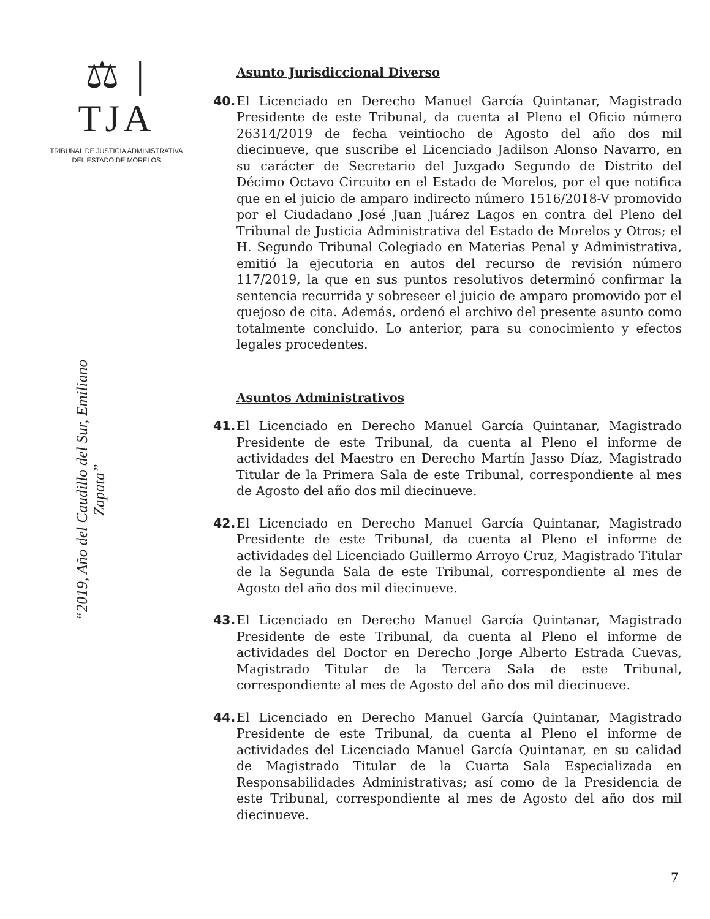⚖ | TJA
TRIBUNAL DE JUSTICIA ADMINISTRATIVA
DEL ESTADO DE MORELOS
“2019, Año del Caudillo del Sur, Emiliano Zapata”
Asunto Jurisdiccional Diverso
40. El Licenciado en Derecho Manuel García Quintanar, Magistrado Presidente de este Tribunal, da cuenta al Pleno el Oficio número 26314/2019 de fecha veintiocho de Agosto del año dos mil diecinueve, que suscribe el Licenciado Jadilson Alonso Navarro, en su carácter de Secretario del Juzgado Segundo de Distrito del Décimo Octavo Circuito en el Estado de Morelos, por el que notifica que en el juicio de amparo indirecto número 1516/2018-V promovido por el Ciudadano José Juan Juárez Lagos en contra del Pleno del Tribunal de Justicia Administrativa del Estado de Morelos y Otros; el H. Segundo Tribunal Colegiado en Materias Penal y Administrativa, emitió la ejecutoria en autos del recurso de revisión número 117/2019, la que en sus puntos resolutivos determinó confirmar la sentencia recurrida y sobreseer el juicio de amparo promovido por el quejoso de cita. Además, ordenó el archivo del presente asunto como totalmente concluido. Lo anterior, para su conocimiento y efectos legales procedentes.
Asuntos Administrativos
41. El Licenciado en Derecho Manuel García Quintanar, Magistrado Presidente de este Tribunal, da cuenta al Pleno el informe de actividades del Maestro en Derecho Martín Jasso Díaz, Magistrado Titular de la Primera Sala de este Tribunal, correspondiente al mes de Agosto del año dos mil diecinueve.
42. El Licenciado en Derecho Manuel García Quintanar, Magistrado Presidente de este Tribunal, da cuenta al Pleno el informe de actividades del Licenciado Guillermo Arroyo Cruz, Magistrado Titular de la Segunda Sala de este Tribunal, correspondiente al mes de Agosto del año dos mil diecinueve.
43. El Licenciado en Derecho Manuel García Quintanar, Magistrado Presidente de este Tribunal, da cuenta al Pleno el informe de actividades del Doctor en Derecho Jorge Alberto Estrada Cuevas, Magistrado Titular de la Tercera Sala de este Tribunal, correspondiente al mes de Agosto del año dos mil diecinueve.
44. El Licenciado en Derecho Manuel García Quintanar, Magistrado Presidente de este Tribunal, da cuenta al Pleno el informe de actividades del Licenciado Manuel García Quintanar, en su calidad de Magistrado Titular de la Cuarta Sala Especializada en Responsabilidades Administrativas; así como de la Presidencia de este Tribunal, correspondiente al mes de Agosto del año dos mil diecinueve.
7